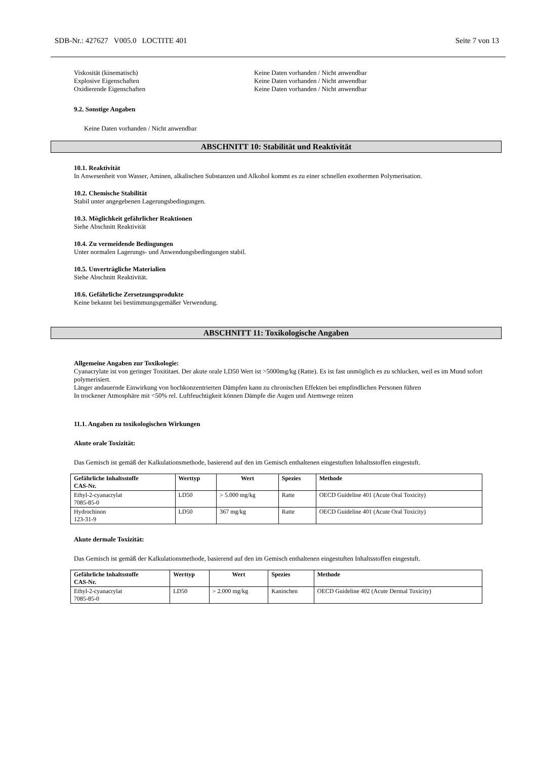SDB-Nr.: 427627 V005.0 LOCTITE 401 Seite 7 von 13
Viskosität (kinematisch) Keine Daten vorhanden / Nicht anwendbar
Explosive Eigenschaften Keine Daten vorhanden / Nicht anwendbar
Oxidierende Eigenschaften Keine Daten vorhanden / Nicht anwendbar
9.2. Sonstige Angaben
Keine Daten vorhanden / Nicht anwendbar
ABSCHNITT 10: Stabilität und Reaktivität
10.1. Reaktivität
In Anwesenheit von Wasser, Aminen, alkalischen Substanzen und Alkohol kommt es zu einer schnellen exothermen Polymerisation.
10.2. Chemische Stabilität
Stabil unter angegebenen Lagerungsbedingungen.
10.3. Möglichkeit gefährlicher Reaktionen
Siehe Abschnitt Reaktivität
10.4. Zu vermeidende Bedingungen
Unter normalen Lagerungs- und Anwendungsbedingungen stabil.
10.5. Unverträgliche Materialien
Siehe Abschnitt Reaktivität.
10.6. Gefährliche Zersetzungsprodukte
Keine bekannt bei bestimmungsgemäßer Verwendung.
ABSCHNITT 11: Toxikologische Angaben
Allgemeine Angaben zur Toxikologie:
Cyanacrylate ist von geringer Toxititaet. Der akute orale LD50 Wert ist >5000mg/kg (Ratte). Es ist fast unmöglich es zu schlucken, weil es im Mund sofort polymerisiert.
Länger andauernde Einwirkung von hochkonzentrierten Dämpfen kann zu chronischen Effekten bei empfindlichen Personen führen
In trockener Atmosphäre mit <50% rel. Luftfeuchtigkeit können Dämpfe die Augen und Atemwege reizen
11.1. Angaben zu toxikologischen Wirkungen
Akute orale Toxizität:
Das Gemisch ist gemäß der Kalkulationsmethode, basierend auf den im Gemisch enthaltenen eingestuften Inhaltsstoffen eingestuft.
| Gefährliche Inhaltsstoffe CAS-Nr. | Werttyp | Wert | Spezies | Methode |
| --- | --- | --- | --- | --- |
| Ethyl-2-cyanacrylat 7085-85-0 | LD50 | > 5.000 mg/kg | Ratte | OECD Guideline 401 (Acute Oral Toxicity) |
| Hydrochinon 123-31-9 | LD50 | 367 mg/kg | Ratte | OECD Guideline 401 (Acute Oral Toxicity) |
Akute dermale Toxizität:
Das Gemisch ist gemäß der Kalkulationsmethode, basierend auf den im Gemisch enthaltenen eingestuften Inhaltsstoffen eingestuft.
| Gefährliche Inhaltsstoffe CAS-Nr. | Werttyp | Wert | Spezies | Methode |
| --- | --- | --- | --- | --- |
| Ethyl-2-cyanacrylat 7085-85-0 | LD50 | > 2.000 mg/kg | Kaninchen | OECD Guideline 402 (Acute Dermal Toxicity) |